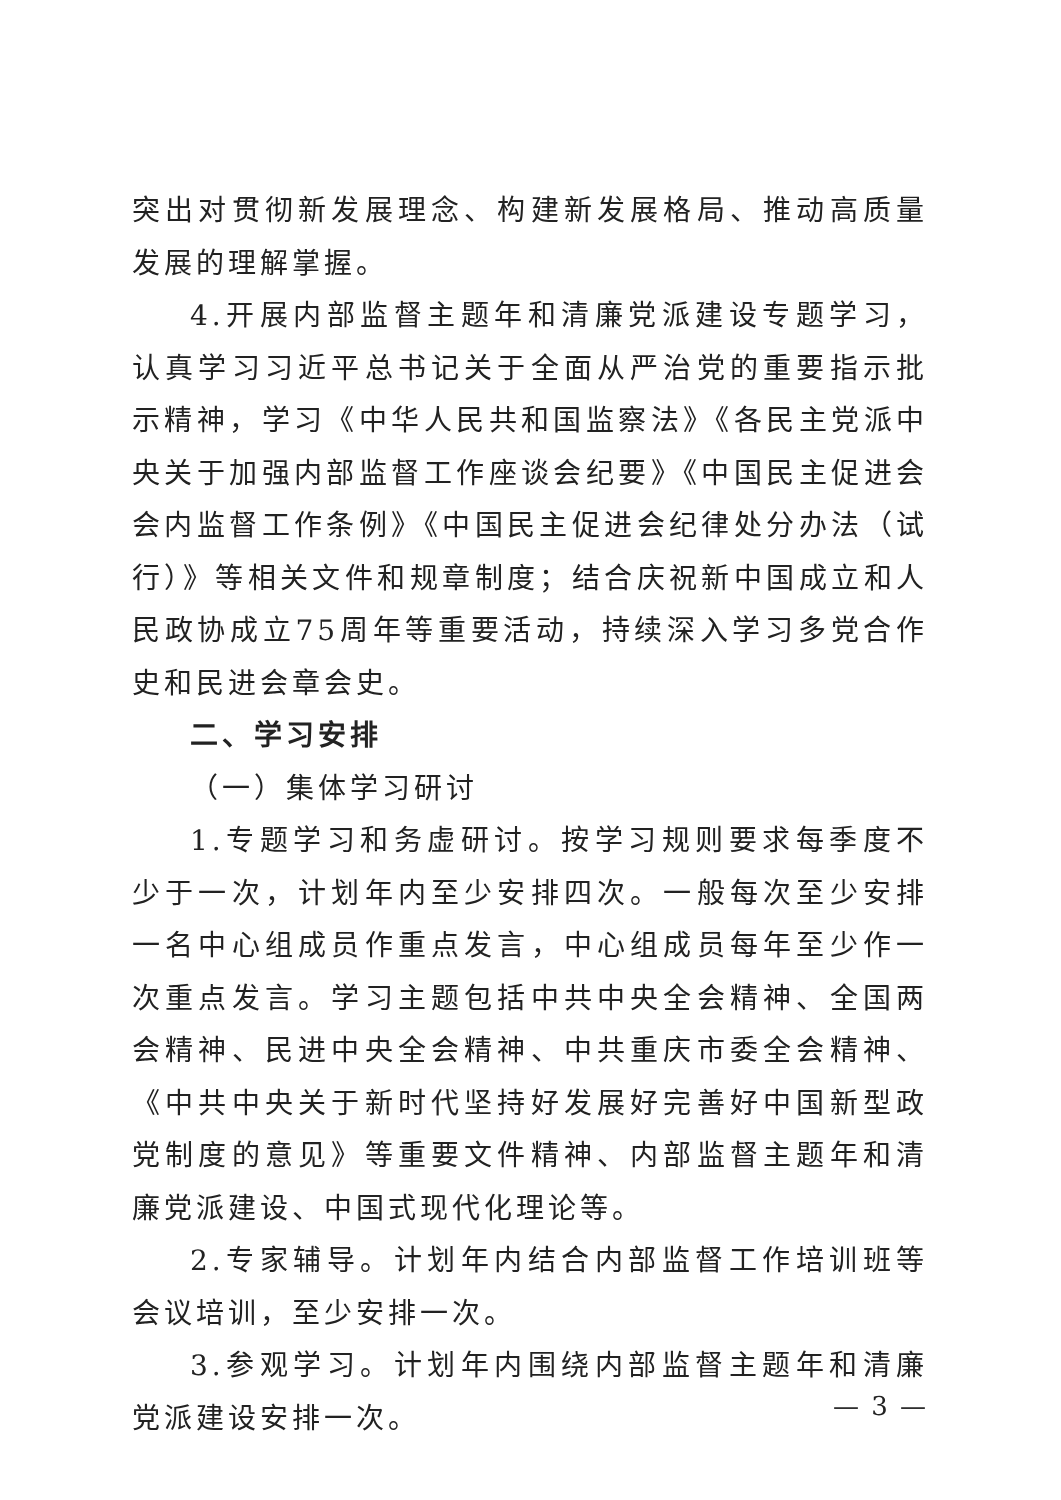突出对贯彻新发展理念、构建新发展格局、推动高质量发展的理解掌握。
4.开展内部监督主题年和清廉党派建设专题学习，认真学习习近平总书记关于全面从严治党的重要指示批示精神，学习《中华人民共和国监察法》《各民主党派中央关于加强内部监督工作座谈会纪要》《中国民主促进会会内监督工作条例》《中国民主促进会纪律处分办法（试行）》等相关文件和规章制度；结合庆祝新中国成立和人民政协成立75周年等重要活动，持续深入学习多党合作史和民进会章会史。
二、学习安排
（一）集体学习研讨
1.专题学习和务虚研讨。按学习规则要求每季度不少于一次，计划年内至少安排四次。一般每次至少安排一名中心组成员作重点发言，中心组成员每年至少作一次重点发言。学习主题包括中共中央全会精神、全国两会精神、民进中央全会精神、中共重庆市委全会精神、《中共中央关于新时代坚持好发展好完善好中国新型政党制度的意见》等重要文件精神、内部监督主题年和清廉党派建设、中国式现代化理论等。
2.专家辅导。计划年内结合内部监督工作培训班等会议培训，至少安排一次。
3.参观学习。计划年内围绕内部监督主题年和清廉党派建设安排一次。
— 3 —